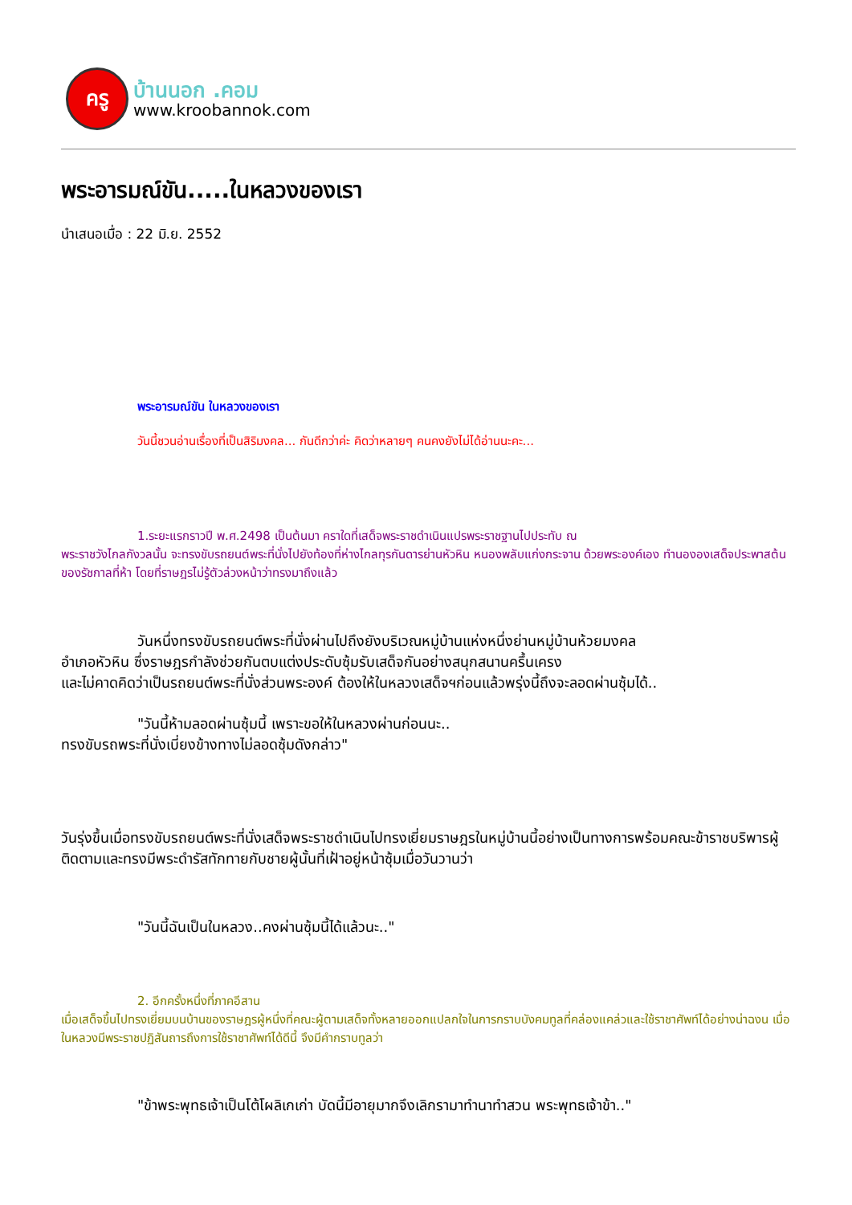ครู
บ้านนอก .คอม
www.kroobannok.com
พระอารมณ์ขัน.....ในหลวงของเรา
นำเสนอเมื่อ : 22 มิ.ย. 2552
พระอารมณ์ขัน ในหลวงของเรา
วันนี้ชวนอ่านเรื่องที่เป็นสิริมงคล... กันดีกว่าค่ะ คิดว่าหลายๆ คนคงยังไม่ได้อ่านนะคะ...
1.ระยะแรกราวปี พ.ศ.2498 เป็นต้นมา คราใดที่เสด็จพระราชดำเนินแปรพระราชฐานไปประทับ ณ
พระราชวังไกลกังวลนั้น จะทรงขับรถยนต์พระที่นั่งไปยังท้องที่ห่างไกลทุรกันดารย่านหัวหิน หนองพลับแก่งกระจาน ด้วยพระองค์เอง ทำนององเสด็จประพาสต้นของรัชกาลที่ห้า โดยที่ราษฎรไม่รู้ตัวล่วงหน้าว่าทรงมาถึงแล้ว
วันหนึ่งทรงขับรถยนต์พระที่นั่งผ่านไปถึงยังบริเวณหมู่บ้านแห่งหนึ่งย่านหมู่บ้านห้วยมงคล
อำเภอหัวหิน ซึ่งราษฎรกำลังช่วยกันตบแต่งประดับซุ้มรับเสด็จกันอย่างสนุกสนานครึ้นเครง
และไม่คาดคิดว่าเป็นรถยนต์พระที่นั่งส่วนพระองค์ ต้องให้ในหลวงเสด็จฯก่อนแล้วพรุ่งนี้ถึงจะลอดผ่านซุ้มได้..
"วันนี้ห้ามลอดผ่านซุ้มนี้ เพราะขอให้ในหลวงผ่านก่อนนะ..
ทรงขับรถพระที่นั่งเบี่ยงข้างทางไม่ลอดซุ้มดังกล่าว"
วันรุ่งขึ้นเมื่อทรงขับรถยนต์พระที่นั่งเสด็จพระราชดำเนินไปทรงเยี่ยมราษฎรในหมู่บ้านนี้อย่างเป็นทางการพร้อมคณะข้าราชบริพารผู้ติดตามและทรงมีพระดำรัสทักทายกับชายผู้นั้นที่เฝ้าอยู่หน้าซุ้มเมื่อวันวานว่า
"วันนี้ฉันเป็นในหลวง..คงผ่านซุ้มนี้ได้แล้วนะ.."
2. อีกครั้งหนึ่งที่ภาคอีสาน
เมื่อเสด็จขึ้นไปทรงเยี่ยมบนบ้านของราษฎรผู้หนึ่งที่คณะผู้ตามเสด็จทั้งหลายออกแปลกใจในการกราบบังคมทูลที่คล่องแคล่วและใช้ราชาศัพท์ได้อย่างน่าฉงน เมื่อในหลวงมีพระราชปฏิสันถารถึงการใช้ราชาศัพท์ได้ดีนี้ จึงมีคำกราบทูลว่า
"ข้าพระพุทธเจ้าเป็นโต้โผลิเกเก่า บัดนี้มีอายุมากจึงเลิกรามาทำนาทำสวน พระพุทธเจ้าข้า.."